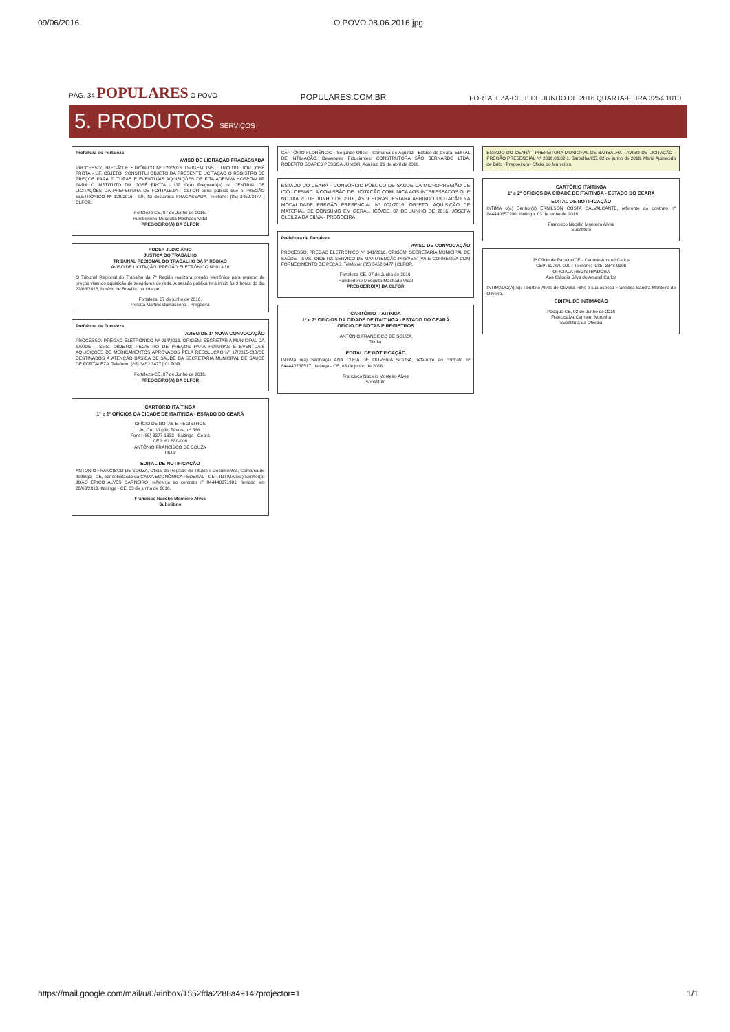09/06/2016 O POVO 08.06.2016.jpg
PÁG. 34 POPULARES O POVO POPULARES.COM.BR FORTALEZA-CE, 8 DE JUNHO DE 2016 QUARTA-FEIRA 3254.1010
5. PRODUTOS SERVIÇOS
Prefeitura de Fortaleza
AVISO DE LICITAÇÃO FRACASSADA
PROCESSO: PREGÃO ELETRÔNICO Nº 129/2016. ORIGEM: INSTITUTO DOUTOR JOSÉ FROTA - IJF. OBJETO: CONSTITUI OBJETO DA PRESENTE LICITAÇÃO O REGISTRO DE PREÇOS PARA FUTURAS E EVENTUAIS AQUISIÇÕES DE FITA ADESIVA HOSPITALAR PARA O INSTITUTO DR. JOSÉ FROTA - IJF. O(A) Pregoeiro(a) da CENTRAL DE LICITAÇÕES DA PREFEITURA DE FORTALEZA - CLFOR torna público que o PREGÃO ELETRÔNICO Nº 129/2016 - IJF, foi declarada FRACASSADA. Telefone: (85) 3452.3477 | CLFOR.
Fortaleza-CE, 07 de Junho de 2016.
Humberlene Mesquita Machado Vidal
PREGOEIRO(A) DA CLFOR
PODER JUDICIÁRIO
JUSTIÇA DO TRABALHO
TRIBUNAL REGIONAL DO TRABALHO DA 7ª REGIÃO
AVISO DE LICITAÇÃO. PREGÃO ELETRÔNICO Nº 013/16
O Tribunal Regional do Trabalho da 7ª Região realizará pregão eletrônico para registro de preços visando aquisição de servidores de rede. A sessão pública terá início às 9 horas do dia 22/06/2016, horário de Brasília, na internet.
Fortaleza, 07 de junho de 2016.
Renata Martins Damasceno - Pregoeira
Prefeitura de Fortaleza
AVISO DE 1ª NOVA CONVOCAÇÃO
PROCESSO: PREGÃO ELETRÔNICO Nº 064/2016. ORIGEM: SECRETARIA MUNICIPAL DA SAÚDE - SMS. OBJETO: REGISTRO DE PREÇOS PARA FUTURAS E EVENTUAIS AQUISIÇÕES DE MEDICAMENTOS APROVADOS PELA RESOLUÇÃO Nº 17/2015-CIB/CE DESTINADOS À ATENÇÃO BÁSICA DE SAÚDE DA SECRETARIA MUNICIPAL DE SAÚDE DE FORTALEZA. Telefone: (85) 3452.3477 | CLFOR.
Fortaleza-CE, 07 de Junho de 2016.
PREGOEIRO(A) DA CLFOR
CARTÓRIO ITAITINGA
1º e 2º OFÍCIOS DA CIDADE DE ITAITINGA - ESTADO DO CEARÁ
OFÍCIO DE NOTAS E REGISTROS
Av. Cel. Virgílio Távora, nº 586.
Fone: (85) 3377-1333 - Itaitinga - Ceará
CEP: 61.880-000
ANTÔNIO FRANCISCO DE SOUZA
Titular
EDITAL DE NOTIFICAÇÃO
ANTONIO FRANCISCO DE SOUZA, Oficial do Registro de Títulos e Documentos, Comarca de Itaitinga - CE, por solicitação da CAIXA ECONÔMICA FEDERAL - CEF, INTIMA o(a) Senhor(a) JOÃO ERICO ALVES CARNEIRO, referente ao contrato nº 844440371981, firmado em 26/06/2013. Itaitinga - CE, 03 de junho de 2016.
Francisco Nacelio Monteiro Alves
Substituto
CARTÓRIO FLORÊNCIO - Segundo Ofício - Comarca de Aquiraz - Estado do Ceará. EDITAL DE INTIMAÇÃO. Devedores Fiduciantes: CONSTRUTORA SÃO BERNARDO LTDA, ROBERTO SOARES PESSOA JÚNIOR. Aquiraz, 29 de abril de 2016.
ESTADO DO CEARÁ - CONSÓRCIO PÚBLICO DE SAÚDE DA MICRORREGIÃO DE ICÓ - CPSMIC. A COMISSÃO DE LICITAÇÃO COMUNICA AOS INTERESSADOS QUE NO DIA 20 DE JUNHO DE 2016, ÀS 9 HORAS, ESTARÁ ABRINDO LICITAÇÃO NA MODALIDADE PREGÃO PRESENCIAL Nº 002/2016. OBJETO: AQUISIÇÃO DE MATERIAL DE CONSUMO EM GERAL. ICÓ/CE, 07 DE JUNHO DE 2016. JOSEFA CLEILZA DA SILVA - PREGOEIRA.
Prefeitura de Fortaleza
AVISO DE CONVOCAÇÃO
PROCESSO: PREGÃO ELETRÔNICO Nº 141/2016. ORIGEM: SECRETARIA MUNICIPAL DE SAÚDE - SMS. OBJETO: SERVIÇO DE MANUTENÇÃO PREVENTIVA E CORRETIVA COM FORNECIMENTO DE PEÇAS. Telefone: (85) 3452.3477 | CLFOR.
Fortaleza-CE, 07 de Junho de 2016.
Humberlene Mesquita Machado Vidal
PREGOEIRO(A) DA CLFOR
CARTÓRIO ITAITINGA
1º e 2º OFÍCIOS DA CIDADE DE ITAITINGA - ESTADO DO CEARÁ
OFÍCIO DE NOTAS E REGISTROS
ANTÔNIO FRANCISCO DE SOUZA
Titular
EDITAL DE NOTIFICAÇÃO
INTIMA o(a) Senhor(a) ANA CLEIA DE OLIVEIRA SOUSA, referente ao contrato nº 844440738517. Itaitinga - CE, 03 de junho de 2016.
Francisco Nacelio Monteiro Alves
Substituto
ESTADO DO CEARÁ - PREFEITURA MUNICIPAL DE BARBALHA - AVISO DE LICITAÇÃO - PREGÃO PRESENCIAL Nº 2016.06.02.1. Barbalha/CE, 02 de junho de 2016. Maria Aparecida de Brito - Pregoeiro(a) Oficial do Município.
CARTÓRIO ITAITINGA
1º e 2º OFÍCIOS DA CIDADE DE ITAITINGA - ESTADO DO CEARÁ
EDITAL DE NOTIFICAÇÃO
INTIMA o(a) Senhor(a) ERNILSON COSTA CALVALCANTE, referente ao contrato nº 844440657100. Itaitinga, 03 de junho de 2016.
Francisco Nacelio Monteiro Alves
Substituto
3º Ofício de Pacajus/CE - Cartório Amaral Carlos
CEP: 62.870-000 | Telefone: (085) 3348 0396
OFICIALA REGISTRADORA
Ana Cláudia Silva do Amaral Carlos
INTIMADO(A)(S): Tiburtino Alves de Oliveira Filho e sua esposa Francisca Sandra Monteiro de Oliveira.
EDITAL DE INTIMAÇÃO
Pacajus-CE, 02 de Junho de 2016
Francidalva Carneiro Noronha
Substituta da Oficiala
https://mail.google.com/mail/u/0/#inbox/1552fda2288a4914?projector=1 1/1